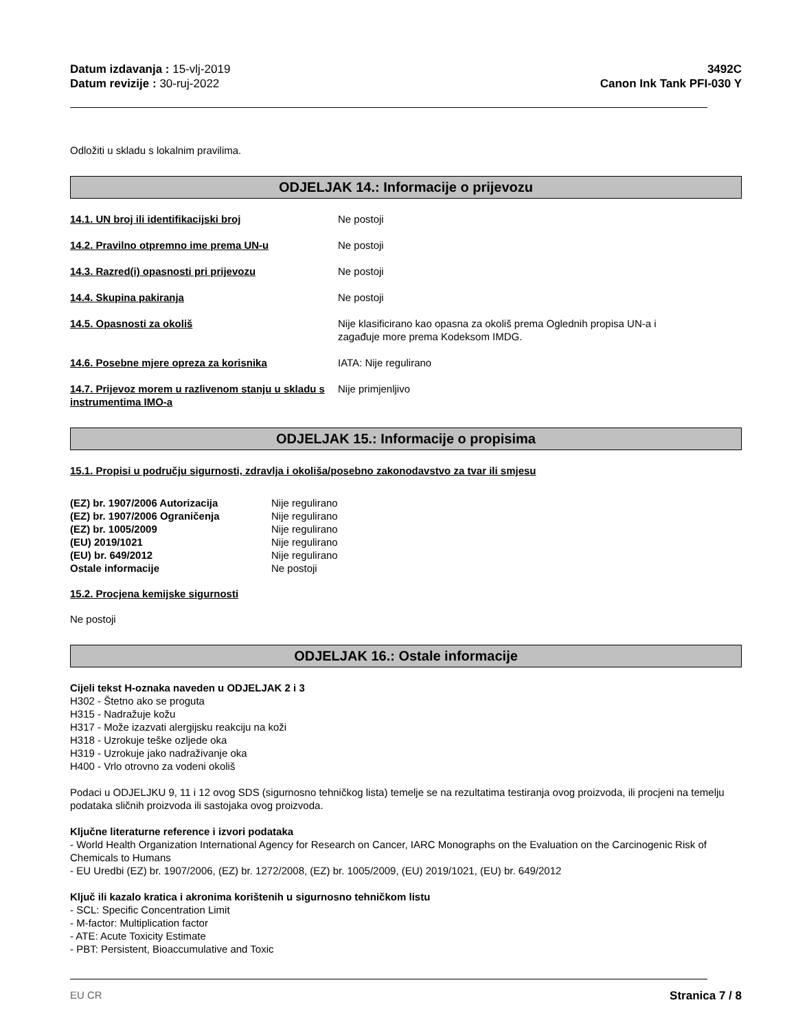Datum izdavanja : 15-vlj-2019
Datum revizije : 30-ruj-2022
3492C
Canon Ink Tank PFI-030 Y
Odložiti u skladu s lokalnim pravilima.
ODJELJAK 14.: Informacije o prijevozu
14.1. UN broj ili identifikacijski broj Ne postoji
14.2. Pravilno otpremno ime prema UN-u Ne postoji
14.3. Razred(i) opasnosti pri prijevozu Ne postoji
14.4. Skupina pakiranja Ne postoji
14.5. Opasnosti za okoliš Nije klasificirano kao opasna za okoliš prema Oglednih propisa UN-a i zagađuje more prema Kodeksom IMDG.
14.6. Posebne mjere opreza za korisnika IATA: Nije regulirano
14.7. Prijevoz morem u razlivenom stanju u skladu s instrumentima IMO-a
Nije primjenljivo
ODJELJAK 15.: Informacije o propisima
15.1. Propisi u području sigurnosti, zdravlja i okoliša/posebno zakonodavstvo za tvar ili smjesu
| (EZ) br. 1907/2006 Autorizacija | Nije regulirano |
| (EZ) br. 1907/2006 Ograničenja | Nije regulirano |
| (EZ) br. 1005/2009 | Nije regulirano |
| (EU) 2019/1021 | Nije regulirano |
| (EU) br. 649/2012 | Nije regulirano |
| Ostale informacije | Ne postoji |
15.2. Procjena kemijske sigurnosti
Ne postoji
ODJELJAK 16.: Ostale informacije
Cijeli tekst H-oznaka naveden u ODJELJAK 2 i 3
H302 - Štetno ako se proguta
H315 - Nadražuje kožu
H317 - Može izazvati alergijsku reakciju na koži
H318 - Uzrokuje teške ozljede oka
H319 - Uzrokuje jako nadraživanje oka
H400 - Vrlo otrovno za vodeni okoliš
Podaci u ODJELJKU 9, 11 i 12 ovog SDS (sigurnosno tehničkog lista) temelje se na rezultatima testiranja ovog proizvoda, ili procjeni na temelju podataka sličnih proizvoda ili sastojaka ovog proizvoda.
Ključne literaturne reference i izvori podataka
- World Health Organization International Agency for Research on Cancer, IARC Monographs on the Evaluation on the Carcinogenic Risk of Chemicals to Humans
- EU Uredbi (EZ) br. 1907/2006, (EZ) br. 1272/2008, (EZ) br. 1005/2009, (EU) 2019/1021, (EU) br. 649/2012
Ključ ili kazalo kratica i akronima korištenih u sigurnosno tehničkom listu
- SCL: Specific Concentration Limit
- M-factor: Multiplication factor
- ATE: Acute Toxicity Estimate
- PBT: Persistent, Bioaccumulative and Toxic
EU CR Stranica 7 / 8